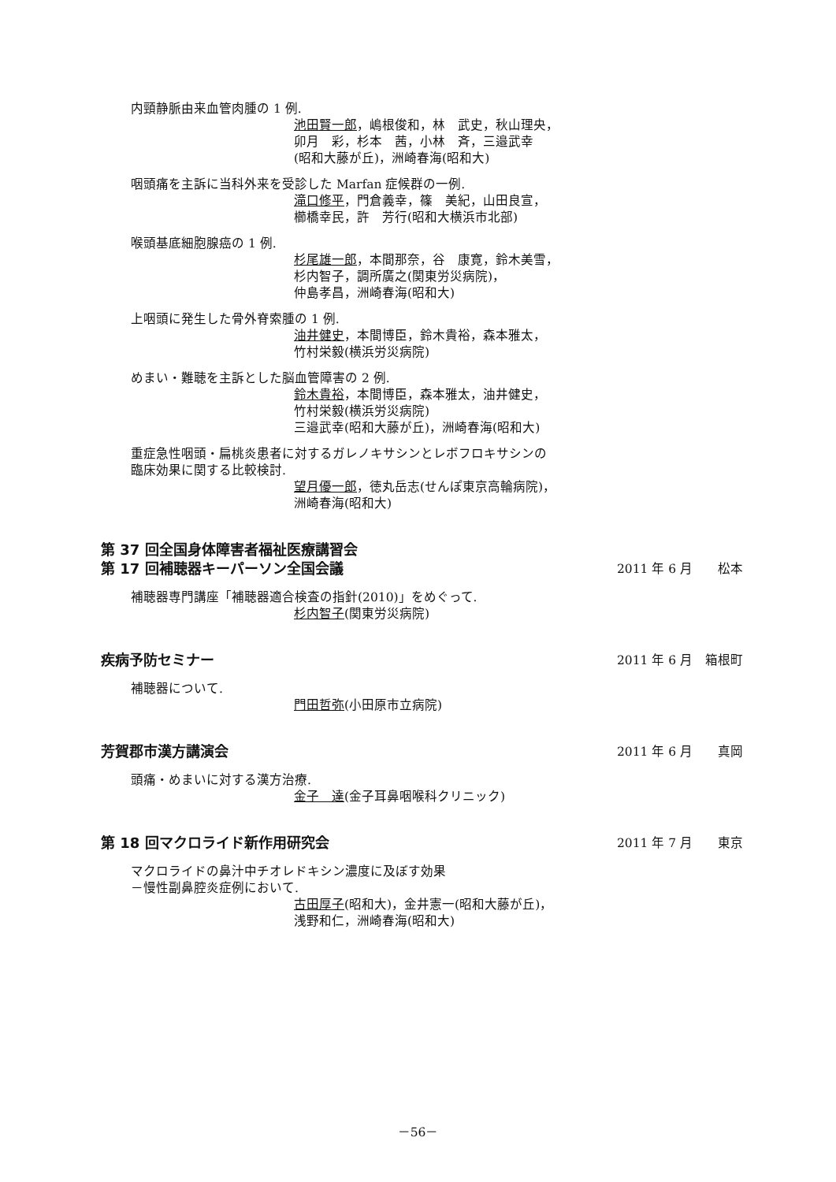内頸静脈由来血管肉腫の 1 例.
池田賢一郎，嶋根俊和，林　武史，秋山理央，
卯月　彩，杉本　茜，小林　斉，三邉武幸
(昭和大藤が丘)，洲崎春海(昭和大)
咽頭痛を主訴に当科外来を受診した Marfan 症候群の一例.
滝口修平，門倉義幸，篠　美紀，山田良宣，
櫛橋幸民，許　芳行(昭和大横浜市北部)
喉頭基底細胞腺癌の 1 例.
杉尾雄一郎，本間那奈，谷　康寛，鈴木美雪，
杉内智子，調所廣之(関東労災病院)，
仲島孝昌，洲崎春海(昭和大)
上咽頭に発生した骨外脊索腫の 1 例.
油井健史，本間博臣，鈴木貴裕，森本雅太，
竹村栄毅(横浜労災病院)
めまい・難聴を主訴とした脳血管障害の 2 例.
鈴木貴裕，本間博臣，森本雅太，油井健史，
竹村栄毅(横浜労災病院)
三邉武幸(昭和大藤が丘)，洲崎春海(昭和大)
重症急性咽頭・扁桃炎患者に対するガレノキサシンとレボフロキサシンの
臨床効果に関する比較検討.
望月優一郎，徳丸岳志(せんぽ東京高輪病院)，
洲崎春海(昭和大)
第 37 回全国身体障害者福祉医療講習会
第 17 回補聴器キーパーソン全国会議 2011 年 6 月　　松本
補聴器専門講座「補聴器適合検査の指針(2010)」をめぐって.
杉内智子(関東労災病院)
疾病予防セミナー 2011 年 6 月　箱根町
補聴器について.
門田哲弥(小田原市立病院)
芳賀郡市漢方講演会 2011 年 6 月　　真岡
頭痛・めまいに対する漢方治療.
金子　達(金子耳鼻咽喉科クリニック)
第 18 回マクロライド新作用研究会 2011 年 7 月　　東京
マクロライドの鼻汁中チオレドキシン濃度に及ぼす効果
－慢性副鼻腔炎症例において.
古田厚子(昭和大)，金井憲一(昭和大藤が丘)，
浅野和仁，洲崎春海(昭和大)
－56－